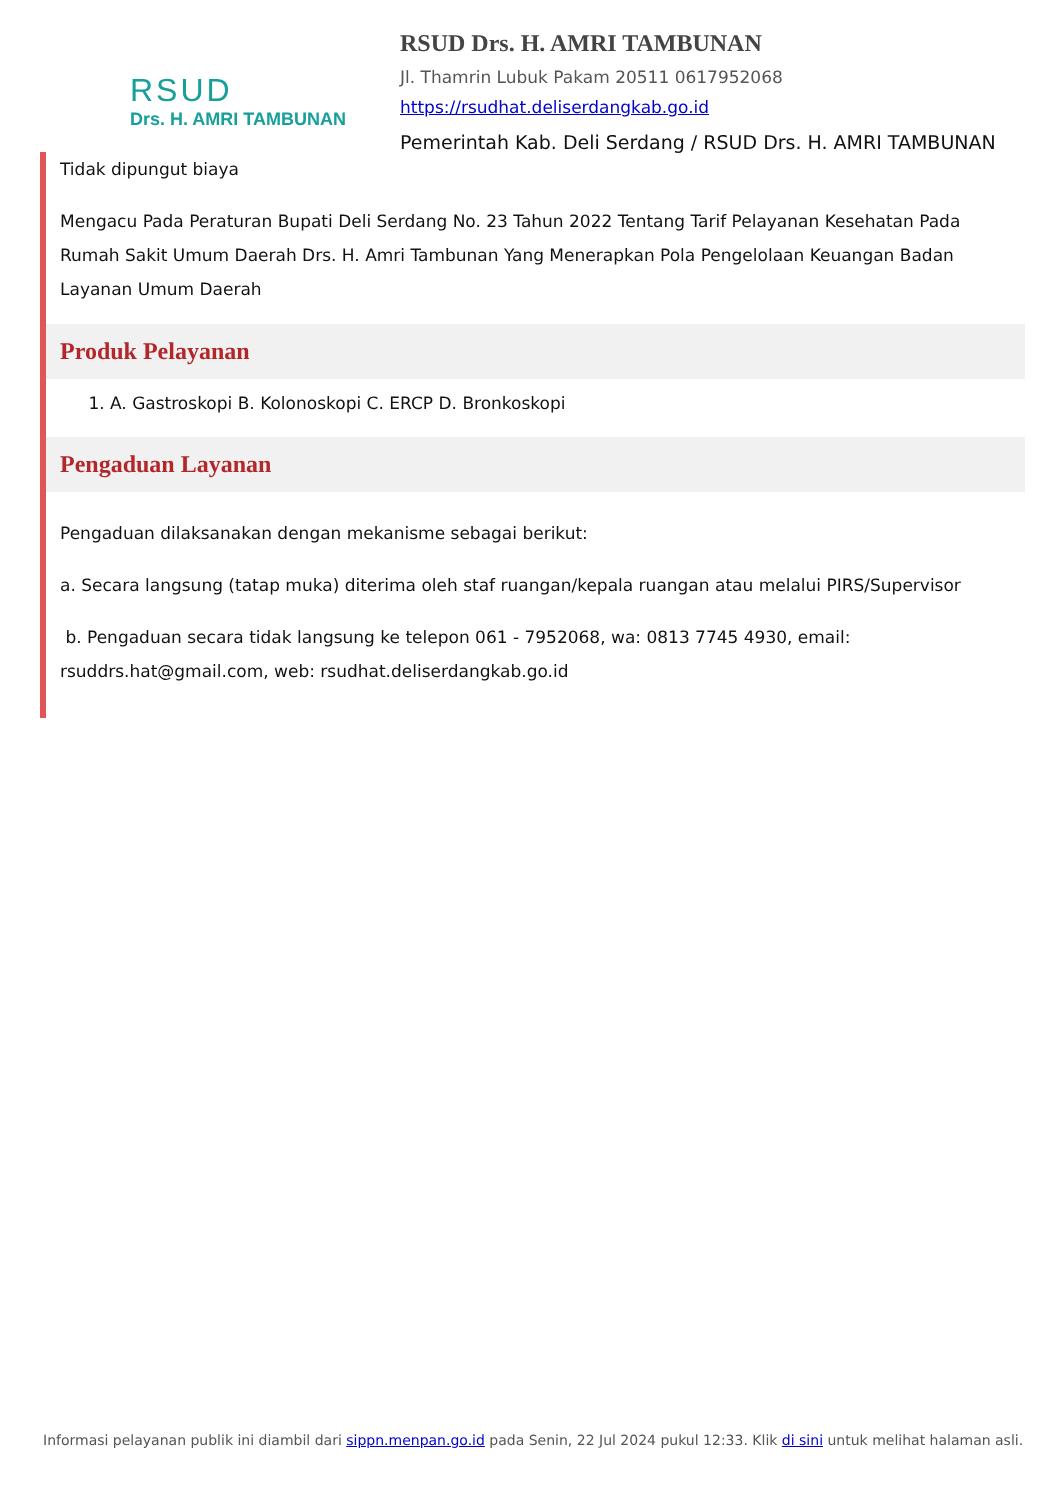RSUD
Drs. H. AMRI TAMBUNAN
RSUD Drs. H. AMRI TAMBUNAN
Jl. Thamrin Lubuk Pakam 20511 0617952068
https://rsudhat.deliserdangkab.go.id
Pemerintah Kab. Deli Serdang / RSUD Drs. H. AMRI TAMBUNAN
Tidak dipungut biaya
Mengacu Pada Peraturan Bupati Deli Serdang No. 23 Tahun 2022 Tentang Tarif Pelayanan Kesehatan Pada Rumah Sakit Umum Daerah Drs. H. Amri Tambunan Yang Menerapkan Pola Pengelolaan Keuangan Badan Layanan Umum Daerah
Produk Pelayanan
1. A. Gastroskopi B. Kolonoskopi C. ERCP D. Bronkoskopi
Pengaduan Layanan
Pengaduan dilaksanakan dengan mekanisme sebagai berikut:
a. Secara langsung (tatap muka) diterima oleh staf ruangan/kepala ruangan atau melalui PIRS/Supervisor
b. Pengaduan secara tidak langsung ke telepon 061 - 7952068, wa: 0813 7745 4930, email: rsuddrs.hat@gmail.com, web: rsudhat.deliserdangkab.go.id
Informasi pelayanan publik ini diambil dari sippn.menpan.go.id pada Senin, 22 Jul 2024 pukul 12:33. Klik di sini untuk melihat halaman asli.